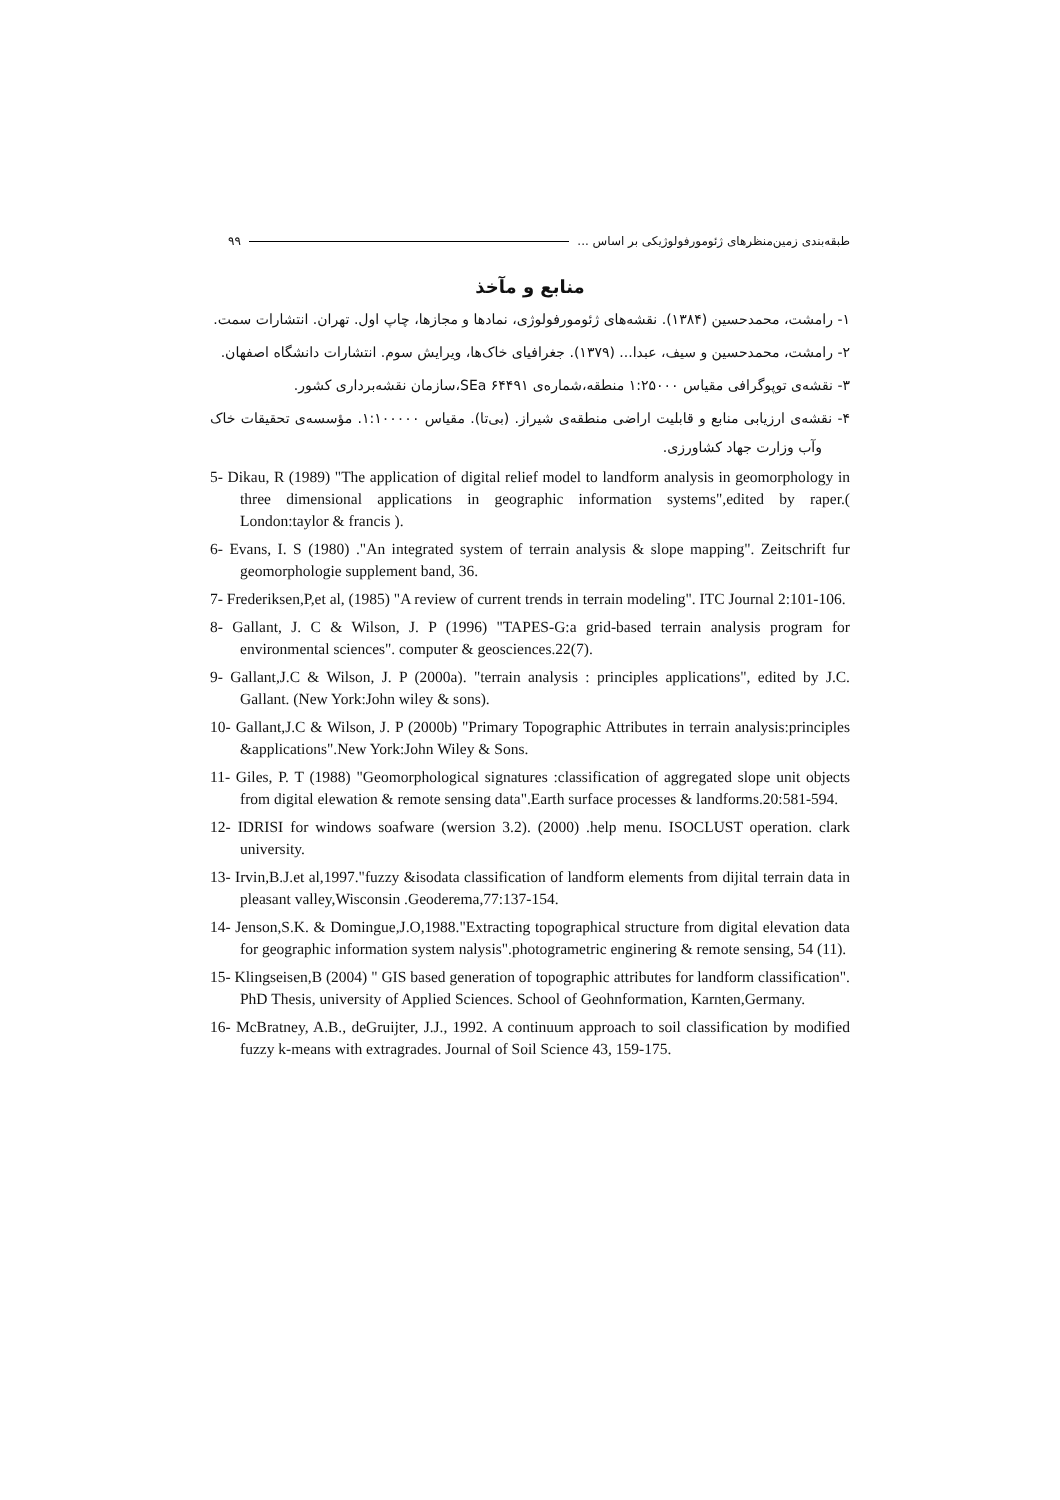طبقه‌بندی زمین‌منظرهای ژئومورفولوژیکی بر اساس ... ۹۹
منابع و مآخذ
۱- رامشت، محمدحسین (۱۳۸۴). نقشه‌های ژئومورفولوژی، نمادها و مجازها، چاپ اول. تهران. انتشارات سمت.
۲- رامشت، محمدحسین و سیف، عبدا... (۱۳۷۹). جغرافیای خاک‌ها، ویرایش سوم. انتشارات دانشگاه اصفهان.
۳- نقشه‌ی توپوگرافی مقیاس ۱:۲۵۰۰۰ منطقه،شماره‌ی SEa ۶۴۴۹۱،سازمان نقشه‌برداری کشور.
۴- نقشه‌ی ارزیابی منابع و قابلیت اراضی منطقه‌ی شیراز. (بی‌تا). مقیاس ۱:۱۰۰۰۰۰. مؤسسه‌ی تحقیقات خاک وآب وزارت جهاد کشاورزی.
5- Dikau, R (1989) "The application of digital relief model to landform analysis in geomorphology in three dimensional applications in geographic information systems",edited by raper.( London:taylor & francis ).
6- Evans, I. S (1980) ."An integrated system of terrain analysis & slope mapping". Zeitschrift fur geomorphologie supplement band, 36.
7- Frederiksen,P,et al, (1985) "A review of current trends in terrain modeling". ITC Journal 2:101-106.
8- Gallant, J. C & Wilson, J. P (1996) "TAPES-G:a grid-based terrain analysis program for environmental sciences". computer & geosciences.22(7).
9- Gallant,J.C & Wilson, J. P (2000a). "terrain analysis : principles applications", edited by J.C. Gallant. (New York:John wiley & sons).
10- Gallant,J.C & Wilson, J. P (2000b) "Primary Topographic Attributes in terrain analysis:principles &applications".New York:John Wiley & Sons.
11- Giles, P. T (1988) "Geomorphological signatures :classification of aggregated slope unit objects from digital elewation & remote sensing data".Earth surface processes & landforms.20:581-594.
12- IDRISI for windows soafware (wersion 3.2). (2000) .help menu. ISOCLUST operation. clark university.
13- Irvin,B.J.et al,1997."fuzzy &isodata classification of landform elements from dijital terrain data in pleasant valley,Wisconsin .Geoderema,77:137-154.
14- Jenson,S.K. & Domingue,J.O,1988."Extracting topographical structure from digital elevation data for geographic information system nalysis".photogrametric enginering & remote sensing, 54 (11).
15- Klingseisen,B (2004) " GIS based generation of topographic attributes for landform classification". PhD Thesis, university of Applied Sciences. School of Geohnformation, Karnten,Germany.
16- McBratney, A.B., deGruijter, J.J., 1992. A continuum approach to soil classification by modified fuzzy k-means with extragrades. Journal of Soil Science 43, 159-175.